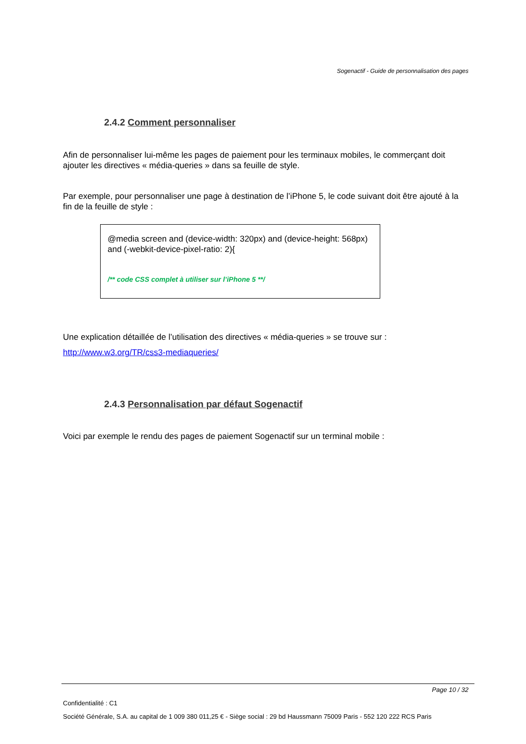Sogenactif - Guide de personnalisation des pages
2.4.2 Comment personnaliser
Afin de personnaliser lui-même les pages de paiement pour les terminaux mobiles, le commerçant doit ajouter les directives « média-queries » dans sa feuille de style.
Par exemple, pour personnaliser une page à destination de l’iPhone 5, le code suivant doit être ajouté à la fin de la feuille de style :
@media screen and (device-width: 320px) and (device-height: 568px) and (-webkit-device-pixel-ratio: 2){
/** code CSS complet à utiliser sur l’iPhone 5 **/
Une explication détaillée de l’utilisation des directives « média-queries » se trouve sur :
http://www.w3.org/TR/css3-mediaqueries/
2.4.3 Personnalisation par défaut Sogenactif
Voici par exemple le rendu des pages de paiement Sogenactif sur un terminal mobile :
Page 10 / 32
Confidentialité : C1
Société Générale, S.A. au capital de 1 009 380 011,25 € - Siège social : 29 bd Haussmann 75009 Paris - 552 120 222 RCS Paris